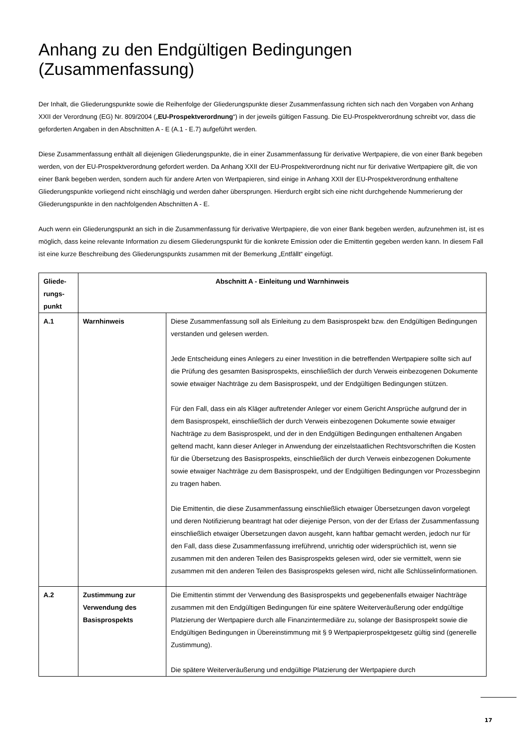Anhang zu den Endgültigen Bedingungen (Zusammenfassung)
Der Inhalt, die Gliederungspunkte sowie die Reihenfolge der Gliederungspunkte dieser Zusammenfassung richten sich nach den Vorgaben von Anhang XXII der Verordnung (EG) Nr. 809/2004 („EU-Prospektverordnung“) in der jeweils gültigen Fassung. Die EU-Prospekt­verordnung schreibt vor, dass die geforderten Angaben in den Abschnitten A - E (A.1 - E.7) aufgeführt werden.
Diese Zusammenfassung enthält all diejenigen Gliederungspunkte, die in einer Zusammenfassung für derivative Wertpapiere, die von einer Bank begeben werden, von der EU-Prospektverordnung gefordert werden. Da Anhang XXII der EU-Prospektverordnung nicht nur für derivative Wertpapiere gilt, die von einer Bank begeben werden, sondern auch für andere Arten von Wertpapieren, sind einige in Anhang XXII der EU-Prospektverordnung enthaltene Gliederungspunkte vorliegend nicht einschlägig und werden daher übersprungen. Hierdurch ergibt sich eine nicht durchgehende Nummerierung der Gliederungspunkte in den nachfolgenden Abschnitten A - E.
Auch wenn ein Gliederungspunkt an sich in die Zusammenfassung für derivative Wertpapiere, die von einer Bank begeben werden, aufzunehmen ist, ist es möglich, dass keine relevante Information zu diesem Gliederungspunkt für die konkrete Emission oder die Emittentin gegeben werden kann. In diesem Fall ist eine kurze Beschreibung des Gliederungspunkts zusammen mit der Bemerkung „Entfällt“ eingefügt.
| Gliede- rungs- punkt | Abschnitt A - Einleitung und Warnhinweis | |
| --- | --- | --- |
| A.1 | Warnhinweis | Diese Zusammenfassung soll als Einleitung zu dem Basisprospekt bzw. den Endgültigen Bedingungen verstanden und gelesen werden. Jede Entscheidung eines Anlegers zu einer Investition in die betreffenden Wertpapiere sollte sich auf die Prüfung des gesamten Basisprospekts, einschließlich der durch Verweis einbezogenen Dokumente sowie etwaiger Nachträge zu dem Basisprospekt, und der Endgültigen Bedingungen stützen. Für den Fall, dass ein als Kläger auftretender Anleger vor einem Gericht Ansprüche aufgrund der in dem Basisprospekt, einschließlich der durch Verweis einbezogenen Dokumente sowie etwaiger Nachträge zu dem Basisprospekt, und der in den Endgültigen Bedingungen enthaltenen Angaben geltend macht, kann dieser Anleger in Anwendung der einzelstaatlichen Rechtsvorschriften die Kosten für die Übersetzung des Basisprospekts, einschließlich der durch Verweis einbezogenen Dokumente sowie etwaiger Nachträge zu dem Basisprospekt, und der Endgültigen Bedingungen vor Prozessbeginn zu tragen haben. Die Emittentin, die diese Zusammenfassung einschließlich etwaiger Übersetzungen davon vorgelegt und deren Notifizierung beantragt hat oder diejenige Person, von der der Erlass der Zusammenfassung einschließlich etwaiger Übersetzungen davon ausgeht, kann haftbar gemacht werden, jedoch nur für den Fall, dass diese Zusammenfassung irreführend, unrichtig oder widersprüchlich ist, wenn sie zusammen mit den anderen Teilen des Basisprospekts gelesen wird, oder sie vermittelt, wenn sie zusammen mit den anderen Teilen des Basisprospekts gelesen wird, nicht alle Schlüsselinformationen. |
| A.2 | Zustimmung zur Verwendung des Basisprospekts | Die Emittentin stimmt der Verwendung des Basisprospekts und gegebenenfalls etwaiger Nachträge zusammen mit den Endgültigen Bedingungen für eine spätere Weiterveräußerung oder endgültige Platzierung der Wertpapiere durch alle Finanzintermediäre zu, solange der Basisprospekt sowie die Endgültigen Bedingungen in Übereinstimmung mit § 9 Wertpapier­prospektgesetz gültig sind (generelle Zustimmung). Die spätere Weiterveräußerung und endgültige Platzierung der Wertpapiere durch |
17